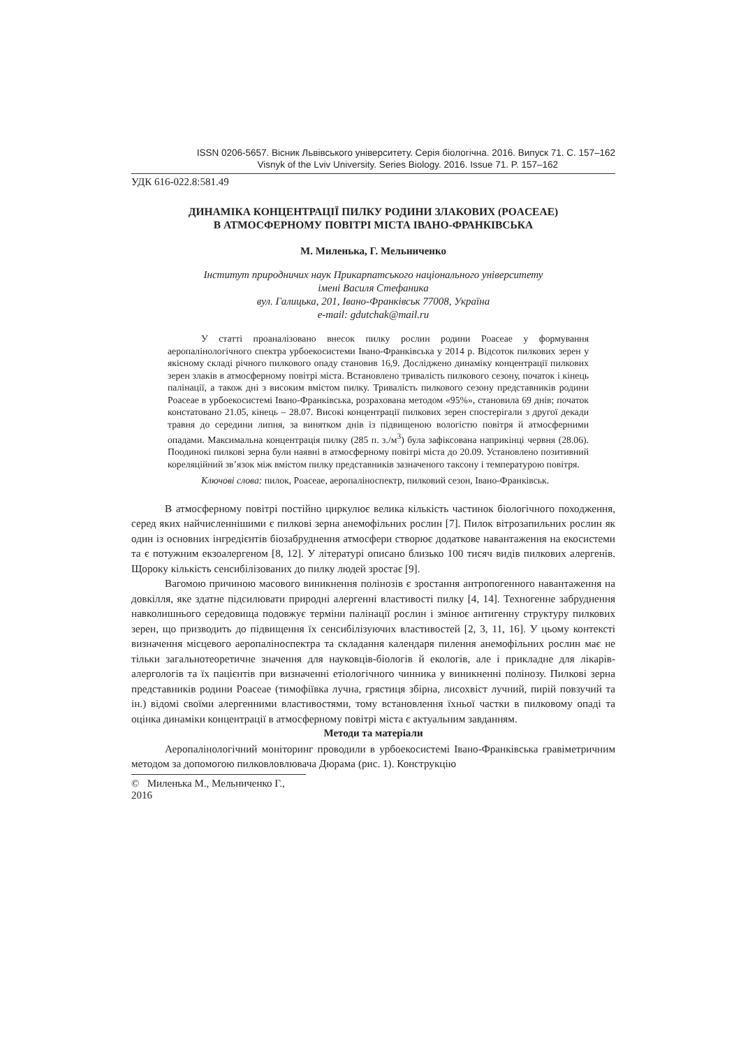ISSN 0206-5657. Вісник Львівського університету. Серія біологічна. 2016. Випуск 71. С. 157–162
Visnyk of the Lviv University. Series Biology. 2016. Issue 71. P. 157–162
УДК 616-022.8:581.49
ДИНАМІКА КОНЦЕНТРАЦІЇ ПИЛКУ РОДИНИ ЗЛАКОВИХ (POACEAE)
В АТМОСФЕРНОМУ ПОВІТРІ МІСТА ІВАНО-ФРАНКІВСЬКА
М. Миленька, Г. Мельниченко
Інститут природничих наук Прикарпатського національного університету
імені Василя Стефаника
вул. Галицька, 201, Івано-Франківськ 77008, Україна
e-mail: gdutchak@mail.ru
У статті проаналізовано внесок пилку рослин родини Poaceae у формування аеропалінологічного спектра урбоекосистеми Івано-Франківська у 2014 р. Відсоток пилкових зерен у якісному складі річного пилкового опаду становив 16,9. Досліджено динаміку концентрації пилкових зерен злаків в атмосферному повітрі міста. Встановлено тривалість пилкового сезону, початок і кінець палінації, а також дні з високим вмістом пилку. Тривалість пилкового сезону представників родини Poaceae в урбоекосистемі Івано-Франківська, розрахована методом «95%», становила 69 днів; початок констатовано 21.05, кінець – 28.07. Високі концентрації пилкових зерен спостерігали з другої декади травня до середини липня, за винятком днів із підвищеною вологістю повітря й атмосферними опадами. Максимальна концентрація пилку (285 п. з./м<sup>3</sup>) була зафіксована наприкінці червня (28.06). Поодинокі пилкові зерна були наявні в атмосферному повітрі міста до 20.09. Установлено позитивний кореляційний зв’язок між вмістом пилку представників зазначеного таксону і температурою повітря.
Ключові слова: пилок, Poaceae, аеропаліноспектр, пилковий сезон, Івано-Франківськ.
В атмосферному повітрі постійно циркулює велика кількість частинок біологічного походження, серед яких найчисленнішими є пилкові зерна анемофільних рослин [7]. Пилок вітрозапильних рослин як один із основних інгредієнтів біозабруднення атмосфери створює додаткове навантаження на екосистеми та є потужним екзоалергеном [8, 12]. У літературі описано близько 100 тисяч видів пилкових алергенів. Щороку кількість сенсибілізованих до пилку людей зростає [9].
Вагомою причиною масового виникнення полінозів є зростання антропогенного навантаження на довкілля, яке здатне підсилювати природні алергенні властивості пилку [4, 14]. Техногенне забруднення навколишнього середовища подовжує терміни палінації рослин і змінює антигенну структуру пилкових зерен, що призводить до підвищення їх сенсибілізуючих властивостей [2, 3, 11, 16]. У цьому контексті визначення місцевого аеропаліноспектра та складання календаря пилення анемофільних рослин має не тільки загальнотеоретичне значення для науковців-біологів й екологів, але і прикладне для лікарів-алергологів та їх пацієнтів при визначенні етіологічного чинника у виникненні полінозу. Пилкові зерна представників родини Poaceae (тимофіївка лучна, грястиця збірна, лисохвіст лучний, пирій повзучий та ін.) відомі своїми алергенними властивостями, тому встановлення їхньої частки в пилковому опаді та оцінка динаміки концентрації в атмосферному повітрі міста є актуальним завданням.
Методи та матеріали
Аеропалінологічний моніторинг проводили в урбоекосистемі Івано-Франківська гравіметричним методом за допомогою пилковловлювача Дюрама (рис. 1). Конструкцію
© Миленька М., Мельниченко Г., 2016